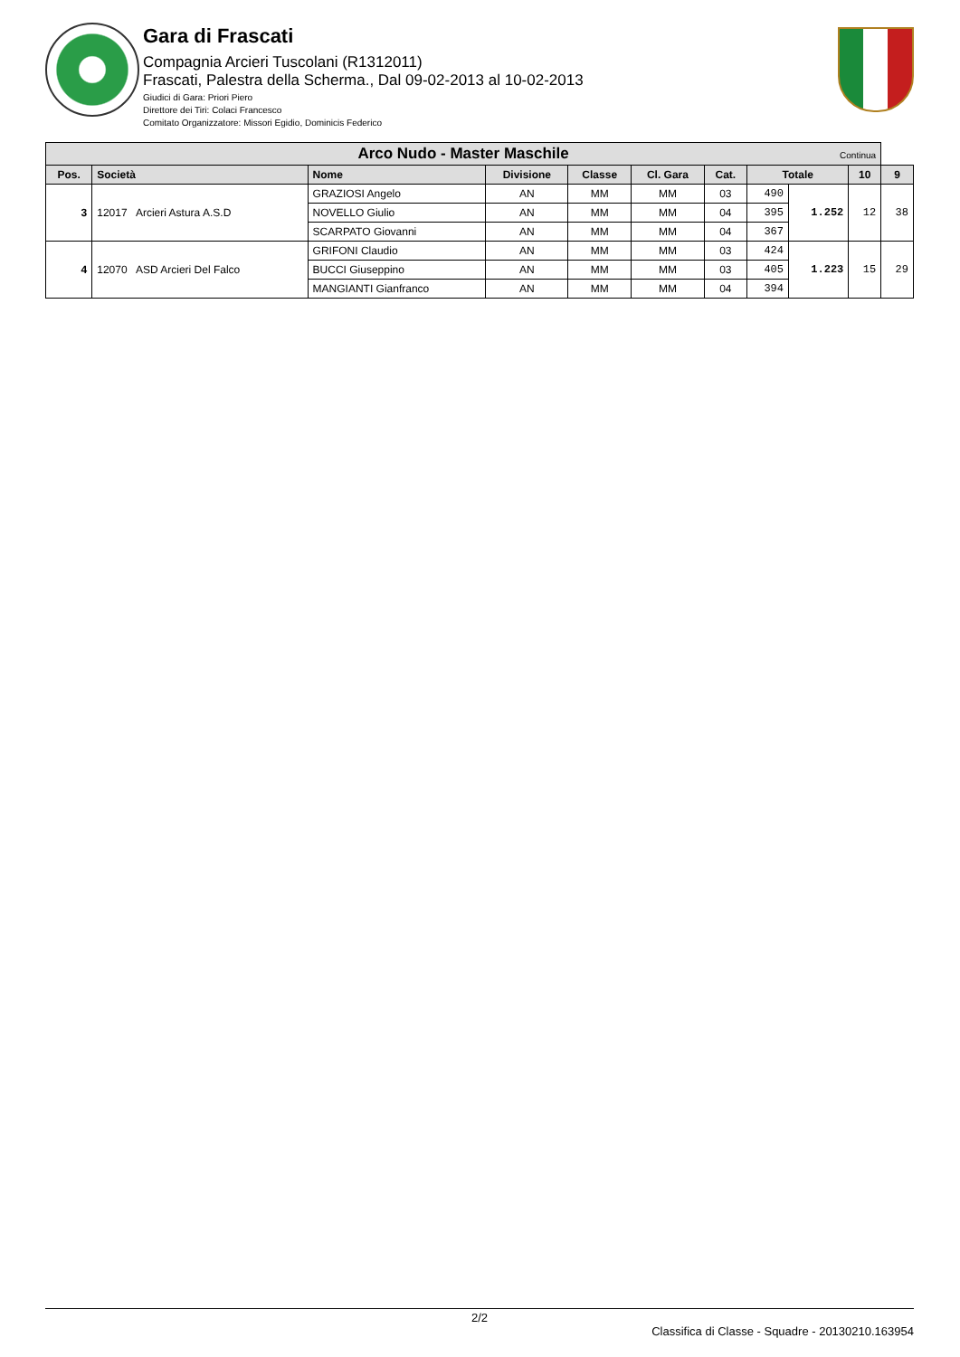Gara di Frascati
Compagnia Arcieri Tuscolani (R1312011)
Frascati, Palestra della Scherma., Dal 09-02-2013 al 10-02-2013
Giudici di Gara: Priori Piero
Direttore dei Tiri: Colaci Francesco
Comitato Organizzatore: Missori Egidio, Dominicis Federico
| Arco Nudo - Master Maschile Continua | | | | | | | | | | |
| --- | --- | --- | --- | --- | --- | --- | --- | --- | --- | --- |
| Pos. | Società | Nome | Divisione | Classe | Cl. Gara | Cat. | Totale | | 10 | 9 |
| 3 | 12017 Arcieri Astura A.S.D | GRAZIOSI Angelo | AN | MM | MM | 03 | 490 | 1.252 | 12 | 38 |
| | | NOVELLO Giulio | AN | MM | MM | 04 | 395 | | | |
| | | SCARPATO Giovanni | AN | MM | MM | 04 | 367 | | | |
| 4 | 12070 ASD Arcieri Del Falco | GRIFONI Claudio | AN | MM | MM | 03 | 424 | 1.223 | 15 | 29 |
| | | BUCCI Giuseppino | AN | MM | MM | 03 | 405 | | | |
| | | MANGIANTI Gianfranco | AN | MM | MM | 04 | 394 | | | |
2/2
Classifica di Classe - Squadre - 20130210.163954